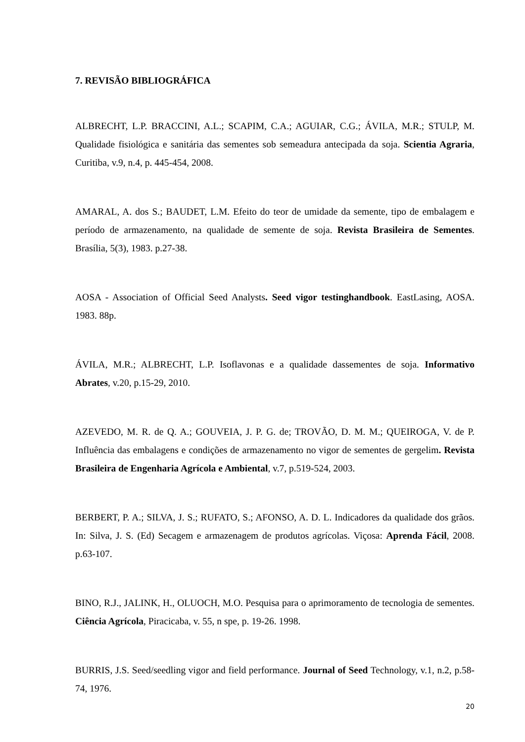7. REVISÃO BIBLIOGRÁFICA
ALBRECHT, L.P. BRACCINI, A.L.; SCAPIM, C.A.; AGUIAR, C.G.; ÁVILA, M.R.; STULP, M. Qualidade fisiológica e sanitária das sementes sob semeadura antecipada da soja. Scientia Agraria, Curitiba, v.9, n.4, p. 445-454, 2008.
AMARAL, A. dos S.; BAUDET, L.M. Efeito do teor de umidade da semente, tipo de embalagem e período de armazenamento, na qualidade de semente de soja. Revista Brasileira de Sementes. Brasília, 5(3), 1983. p.27-38.
AOSA - Association of Official Seed Analysts. Seed vigor testinghandbook. EastLasing, AOSA. 1983. 88p.
ÁVILA, M.R.; ALBRECHT, L.P. Isoflavonas e a qualidade dassementes de soja. Informativo Abrates, v.20, p.15-29, 2010.
AZEVEDO, M. R. de Q. A.; GOUVEIA, J. P. G. de; TROVÃO, D. M. M.; QUEIROGA, V. de P. Influência das embalagens e condições de armazenamento no vigor de sementes de gergelim. Revista Brasileira de Engenharia Agrícola e Ambiental, v.7, p.519-524, 2003.
BERBERT, P. A.; SILVA, J. S.; RUFATO, S.; AFONSO, A. D. L. Indicadores da qualidade dos grãos. In: Silva, J. S. (Ed) Secagem e armazenagem de produtos agrícolas. Viçosa: Aprenda Fácil, 2008. p.63-107.
BINO, R.J., JALINK, H., OLUOCH, M.O. Pesquisa para o aprimoramento de tecnologia de sementes. Ciência Agrícola, Piracicaba, v. 55, n spe, p. 19-26. 1998.
BURRIS, J.S. Seed/seedling vigor and field performance. Journal of Seed Technology, v.1, n.2, p.58-74, 1976.
20